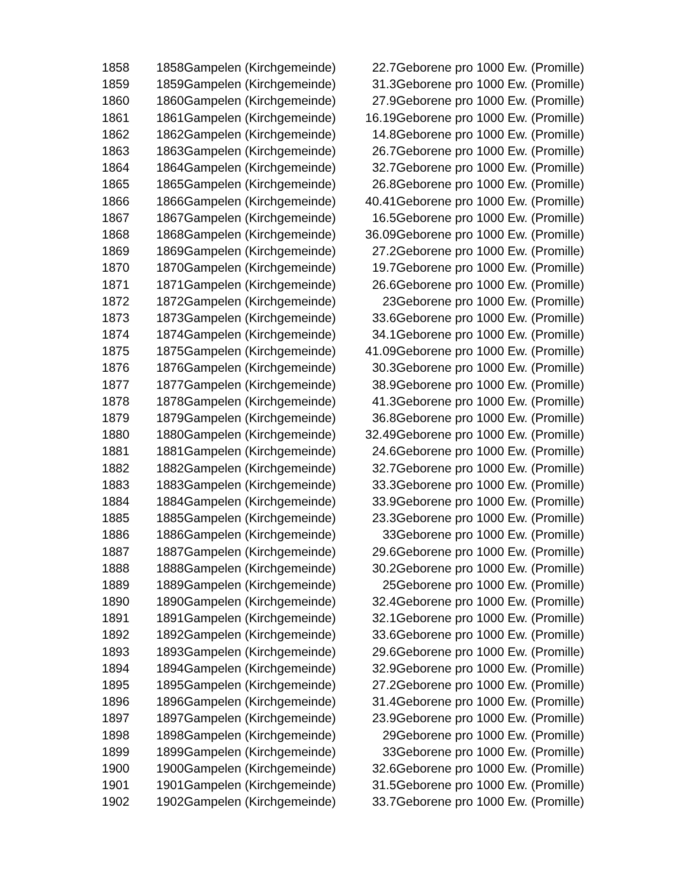| 1858 | 1858 | Gampelen (Kirchgemeinde) | 22.7 | Geborene pro 1000 Ew. (Promille) |
| 1859 | 1859 | Gampelen (Kirchgemeinde) | 31.3 | Geborene pro 1000 Ew. (Promille) |
| 1860 | 1860 | Gampelen (Kirchgemeinde) | 27.9 | Geborene pro 1000 Ew. (Promille) |
| 1861 | 1861 | Gampelen (Kirchgemeinde) | 16.19 | Geborene pro 1000 Ew. (Promille) |
| 1862 | 1862 | Gampelen (Kirchgemeinde) | 14.8 | Geborene pro 1000 Ew. (Promille) |
| 1863 | 1863 | Gampelen (Kirchgemeinde) | 26.7 | Geborene pro 1000 Ew. (Promille) |
| 1864 | 1864 | Gampelen (Kirchgemeinde) | 32.7 | Geborene pro 1000 Ew. (Promille) |
| 1865 | 1865 | Gampelen (Kirchgemeinde) | 26.8 | Geborene pro 1000 Ew. (Promille) |
| 1866 | 1866 | Gampelen (Kirchgemeinde) | 40.41 | Geborene pro 1000 Ew. (Promille) |
| 1867 | 1867 | Gampelen (Kirchgemeinde) | 16.5 | Geborene pro 1000 Ew. (Promille) |
| 1868 | 1868 | Gampelen (Kirchgemeinde) | 36.09 | Geborene pro 1000 Ew. (Promille) |
| 1869 | 1869 | Gampelen (Kirchgemeinde) | 27.2 | Geborene pro 1000 Ew. (Promille) |
| 1870 | 1870 | Gampelen (Kirchgemeinde) | 19.7 | Geborene pro 1000 Ew. (Promille) |
| 1871 | 1871 | Gampelen (Kirchgemeinde) | 26.6 | Geborene pro 1000 Ew. (Promille) |
| 1872 | 1872 | Gampelen (Kirchgemeinde) | 23 | Geborene pro 1000 Ew. (Promille) |
| 1873 | 1873 | Gampelen (Kirchgemeinde) | 33.6 | Geborene pro 1000 Ew. (Promille) |
| 1874 | 1874 | Gampelen (Kirchgemeinde) | 34.1 | Geborene pro 1000 Ew. (Promille) |
| 1875 | 1875 | Gampelen (Kirchgemeinde) | 41.09 | Geborene pro 1000 Ew. (Promille) |
| 1876 | 1876 | Gampelen (Kirchgemeinde) | 30.3 | Geborene pro 1000 Ew. (Promille) |
| 1877 | 1877 | Gampelen (Kirchgemeinde) | 38.9 | Geborene pro 1000 Ew. (Promille) |
| 1878 | 1878 | Gampelen (Kirchgemeinde) | 41.3 | Geborene pro 1000 Ew. (Promille) |
| 1879 | 1879 | Gampelen (Kirchgemeinde) | 36.8 | Geborene pro 1000 Ew. (Promille) |
| 1880 | 1880 | Gampelen (Kirchgemeinde) | 32.49 | Geborene pro 1000 Ew. (Promille) |
| 1881 | 1881 | Gampelen (Kirchgemeinde) | 24.6 | Geborene pro 1000 Ew. (Promille) |
| 1882 | 1882 | Gampelen (Kirchgemeinde) | 32.7 | Geborene pro 1000 Ew. (Promille) |
| 1883 | 1883 | Gampelen (Kirchgemeinde) | 33.3 | Geborene pro 1000 Ew. (Promille) |
| 1884 | 1884 | Gampelen (Kirchgemeinde) | 33.9 | Geborene pro 1000 Ew. (Promille) |
| 1885 | 1885 | Gampelen (Kirchgemeinde) | 23.3 | Geborene pro 1000 Ew. (Promille) |
| 1886 | 1886 | Gampelen (Kirchgemeinde) | 33 | Geborene pro 1000 Ew. (Promille) |
| 1887 | 1887 | Gampelen (Kirchgemeinde) | 29.6 | Geborene pro 1000 Ew. (Promille) |
| 1888 | 1888 | Gampelen (Kirchgemeinde) | 30.2 | Geborene pro 1000 Ew. (Promille) |
| 1889 | 1889 | Gampelen (Kirchgemeinde) | 25 | Geborene pro 1000 Ew. (Promille) |
| 1890 | 1890 | Gampelen (Kirchgemeinde) | 32.4 | Geborene pro 1000 Ew. (Promille) |
| 1891 | 1891 | Gampelen (Kirchgemeinde) | 32.1 | Geborene pro 1000 Ew. (Promille) |
| 1892 | 1892 | Gampelen (Kirchgemeinde) | 33.6 | Geborene pro 1000 Ew. (Promille) |
| 1893 | 1893 | Gampelen (Kirchgemeinde) | 29.6 | Geborene pro 1000 Ew. (Promille) |
| 1894 | 1894 | Gampelen (Kirchgemeinde) | 32.9 | Geborene pro 1000 Ew. (Promille) |
| 1895 | 1895 | Gampelen (Kirchgemeinde) | 27.2 | Geborene pro 1000 Ew. (Promille) |
| 1896 | 1896 | Gampelen (Kirchgemeinde) | 31.4 | Geborene pro 1000 Ew. (Promille) |
| 1897 | 1897 | Gampelen (Kirchgemeinde) | 23.9 | Geborene pro 1000 Ew. (Promille) |
| 1898 | 1898 | Gampelen (Kirchgemeinde) | 29 | Geborene pro 1000 Ew. (Promille) |
| 1899 | 1899 | Gampelen (Kirchgemeinde) | 33 | Geborene pro 1000 Ew. (Promille) |
| 1900 | 1900 | Gampelen (Kirchgemeinde) | 32.6 | Geborene pro 1000 Ew. (Promille) |
| 1901 | 1901 | Gampelen (Kirchgemeinde) | 31.5 | Geborene pro 1000 Ew. (Promille) |
| 1902 | 1902 | Gampelen (Kirchgemeinde) | 33.7 | Geborene pro 1000 Ew. (Promille) |